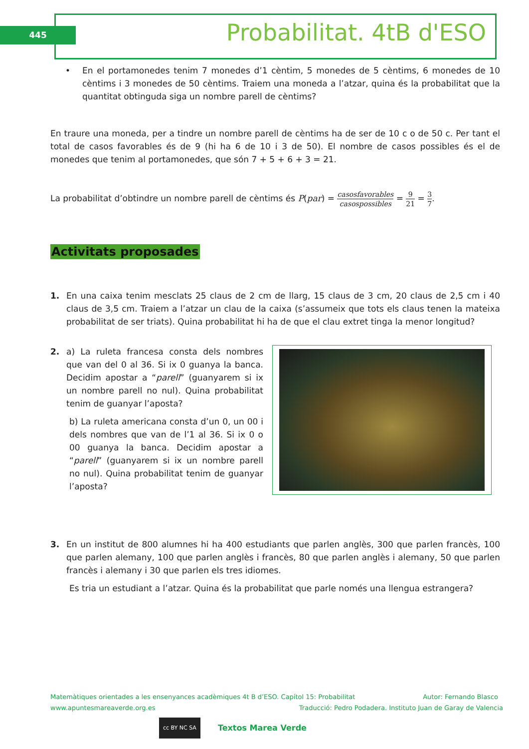445 Probabilitat. 4tB d'ESO
• En el portamonedes tenim 7 monedes d’1 cèntim, 5 monedes de 5 cèntims, 6 monedes de 10 cèntims i 3 monedes de 50 cèntims. Traiem una moneda a l’atzar, quina és la probabilitat que la quantitat obtinguda siga un nombre parell de cèntims?
En traure una moneda, per a tindre un nombre parell de cèntims ha de ser de 10 c o de 50 c. Per tant el total de casos favorables és de 9 (hi ha 6 de 10 i 3 de 50). El nombre de casos possibles és el de monedes que tenim al portamonedes, que són 7 + 5 + 6 + 3 = 21.
La probabilitat d’obtindre un nombre parell de cèntims és P(par) = casosfavorables casospossibles = 9 21 = 3 7.
Activitats proposades
1. En una caixa tenim mesclats 25 claus de 2 cm de llarg, 15 claus de 3 cm, 20 claus de 2,5 cm i 40 claus de 3,5 cm. Traiem a l’atzar un clau de la caixa (s’assumeix que tots els claus tenen la mateixa probabilitat de ser triats). Quina probabilitat hi ha de que el clau extret tinga la menor longitud?
2. a) La ruleta francesa consta dels nombres que van del 0 al 36. Si ix 0 guanya la banca. Decidim apostar a “parell” (guanyarem si ix un nombre parell no nul). Quina probabilitat tenim de guanyar l’aposta?
b) La ruleta americana consta d’un 0, un 00 i dels nombres que van de l’1 al 36. Si ix 0 o 00 guanya la banca. Decidim apostar a “parell” (guanyarem si ix un nombre parell no nul). Quina probabilitat tenim de guanyar l’aposta?
3. En un institut de 800 alumnes hi ha 400 estudiants que parlen anglès, 300 que parlen francès, 100 que parlen alemany, 100 que parlen anglès i francès, 80 que parlen anglès i alemany, 50 que parlen francès i alemany i 30 que parlen els tres idiomes.
Es tria un estudiant a l’atzar. Quina és la probabilitat que parle només una llengua estrangera?
Matemàtiques orientades a les ensenyances acadèmiques 4t B d’ESO. Capítol 15: Probabilitat Autor: Fernando Blasco
www.apuntesmareaverde.org.es Traducció: Pedro Podadera. Instituto Juan de Garay de Valencia
cc BY NC SA
Textos Marea Verde